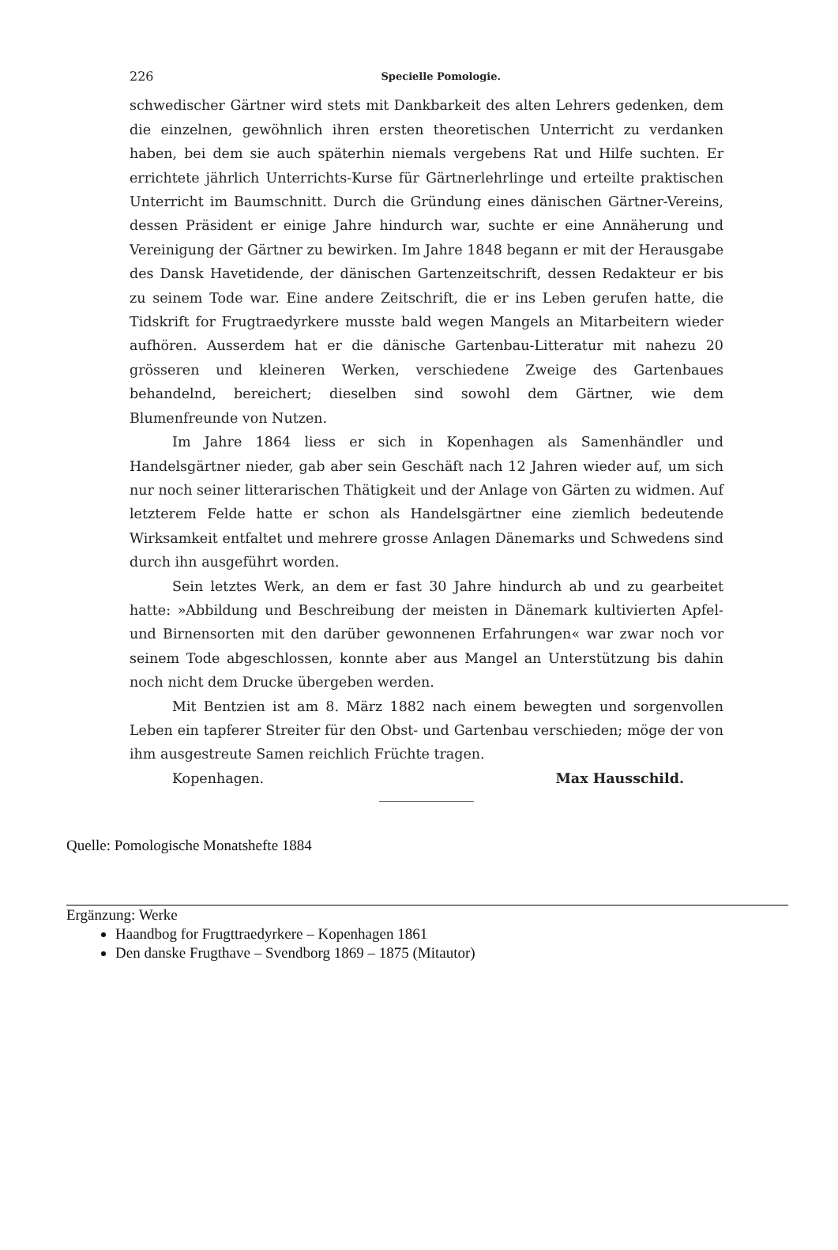226 Specielle Pomologie.
schwedischer Gärtner wird stets mit Dankbarkeit des alten Lehrers gedenken, dem die einzelnen, gewöhnlich ihren ersten theoretischen Unterricht zu verdanken haben, bei dem sie auch späterhin niemals vergebens Rat und Hilfe suchten. Er errichtete jährlich Unterrichts-Kurse für Gärtnerlehrlinge und erteilte praktischen Unterricht im Baumschnitt. Durch die Gründung eines dänischen Gärtner-Vereins, dessen Präsident er einige Jahre hindurch war, suchte er eine Annäherung und Vereinigung der Gärtner zu bewirken. Im Jahre 1848 begann er mit der Herausgabe des Dansk Havetidende, der dänischen Gartenzeitschrift, dessen Redakteur er bis zu seinem Tode war. Eine andere Zeitschrift, die er ins Leben gerufen hatte, die Tidskrift for Frugtraedyrkere musste bald wegen Mangels an Mitarbeitern wieder aufhören. Ausserdem hat er die dänische Gartenbau-Litteratur mit nahezu 20 grösseren und kleineren Werken, verschiedene Zweige des Gartenbaues behandelnd, bereichert; dieselben sind sowohl dem Gärtner, wie dem Blumenfreunde von Nutzen.
Im Jahre 1864 liess er sich in Kopenhagen als Samenhändler und Handelsgärtner nieder, gab aber sein Geschäft nach 12 Jahren wieder auf, um sich nur noch seiner litterarischen Thätigkeit und der Anlage von Gärten zu widmen. Auf letzterem Felde hatte er schon als Handelsgärtner eine ziemlich bedeutende Wirksamkeit entfaltet und mehrere grosse Anlagen Dänemarks und Schwedens sind durch ihn ausgeführt worden.
Sein letztes Werk, an dem er fast 30 Jahre hindurch ab und zu gearbeitet hatte: »Abbildung und Beschreibung der meisten in Dänemark kultivierten Apfel- und Birnensorten mit den darüber gewonnenen Erfahrungen« war zwar noch vor seinem Tode abgeschlossen, konnte aber aus Mangel an Unterstützung bis dahin noch nicht dem Drucke übergeben werden.
Mit Bentzien ist am 8. März 1882 nach einem bewegten und sorgenvollen Leben ein tapferer Streiter für den Obst- und Gartenbau verschieden; möge der von ihm ausgestreute Samen reichlich Früchte tragen.
Kopenhagen. Max Hausschild.
Quelle: Pomologische Monatshefte 1884
Ergänzung: Werke
Haandbog for Frugttraedyrkere – Kopenhagen 1861
Den danske Frugthave – Svendborg 1869 – 1875 (Mitautor)